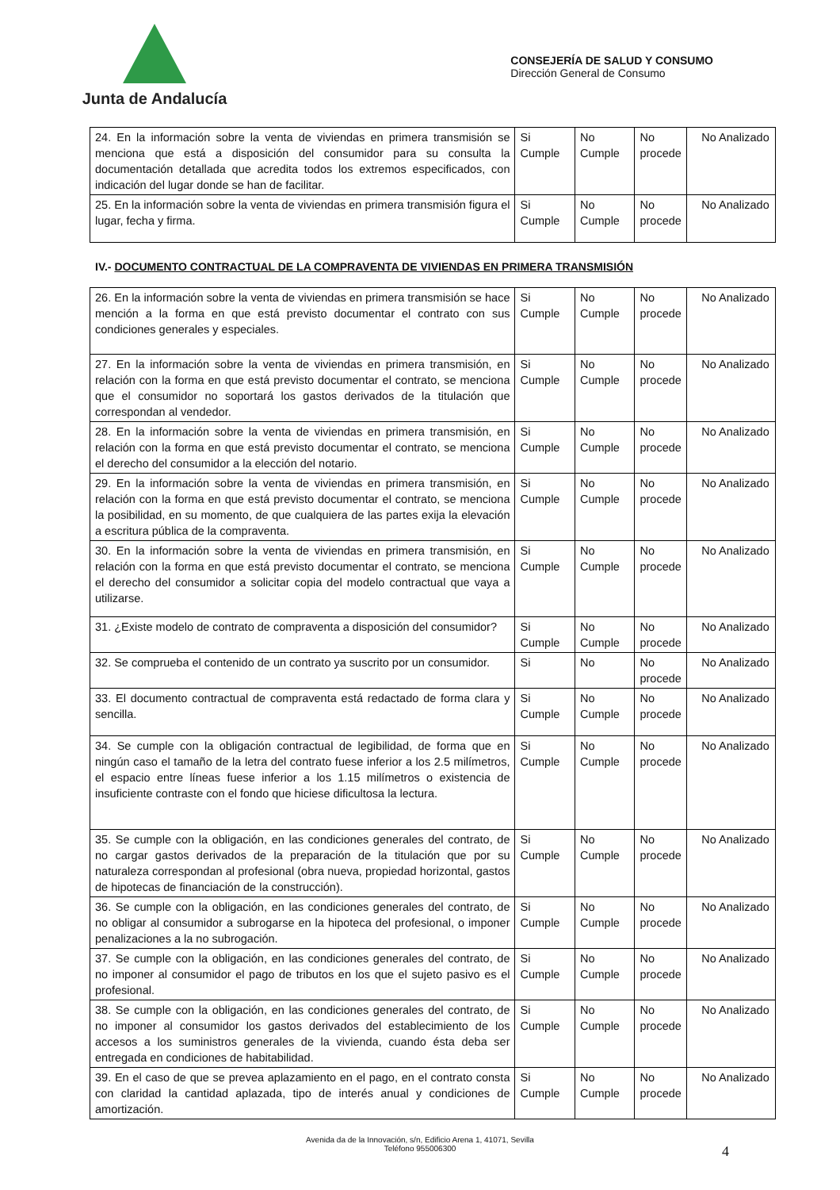Junta de Andalucía
CONSEJERÍA DE SALUD Y CONSUMO
Dirección General de Consumo
| 24. En la información sobre la venta de viviendas en primera transmisión se menciona que está a disposición del consumidor para su consulta la documentación detallada que acredita todos los extremos especificados, con indicación del lugar donde se han de facilitar. | Si Cumple | No Cumple | No procede | No Analizado |
| 25. En la información sobre la venta de viviendas en primera transmisión figura el lugar, fecha y firma. | Si Cumple | No Cumple | No procede | No Analizado |
IV.- DOCUMENTO CONTRACTUAL DE LA COMPRAVENTA DE VIVIENDAS EN PRIMERA TRANSMISIÓN
| 26. En la información sobre la venta de viviendas en primera transmisión se hace mención a la forma en que está previsto documentar el contrato con sus condiciones generales y especiales. | Si Cumple | No Cumple | No procede | No Analizado |
| 27. En la información sobre la venta de viviendas en primera transmisión, en relación con la forma en que está previsto documentar el contrato, se menciona que el consumidor no soportará los gastos derivados de la titulación que correspondan al vendedor. | Si Cumple | No Cumple | No procede | No Analizado |
| 28. En la información sobre la venta de viviendas en primera transmisión, en relación con la forma en que está previsto documentar el contrato, se menciona el derecho del consumidor a la elección del notario. | Si Cumple | No Cumple | No procede | No Analizado |
| 29. En la información sobre la venta de viviendas en primera transmisión, en relación con la forma en que está previsto documentar el contrato, se menciona la posibilidad, en su momento, de que cualquiera de las partes exija la elevación a escritura pública de la compraventa. | Si Cumple | No Cumple | No procede | No Analizado |
| 30. En la información sobre la venta de viviendas en primera transmisión, en relación con la forma en que está previsto documentar el contrato, se menciona el derecho del consumidor a solicitar copia del modelo contractual que vaya a utilizarse. | Si Cumple | No Cumple | No procede | No Analizado |
| 31. ¿Existe modelo de contrato de compraventa a disposición del consumidor? | Si Cumple | No Cumple | No procede | No Analizado |
| 32. Se comprueba el contenido de un contrato ya suscrito por un consumidor. | Si | No | No procede | No Analizado |
| 33. El documento contractual de compraventa está redactado de forma clara y sencilla. | Si Cumple | No Cumple | No procede | No Analizado |
| 34. Se cumple con la obligación contractual de legibilidad, de forma que en ningún caso el tamaño de la letra del contrato fuese inferior a los 2.5 milímetros, el espacio entre líneas fuese inferior a los 1.15 milímetros o existencia de insuficiente contraste con el fondo que hiciese dificultosa la lectura. | Si Cumple | No Cumple | No procede | No Analizado |
| 35. Se cumple con la obligación, en las condiciones generales del contrato, de no cargar gastos derivados de la preparación de la titulación que por su naturaleza correspondan al profesional (obra nueva, propiedad horizontal, gastos de hipotecas de financiación de la construcción). | Si Cumple | No Cumple | No procede | No Analizado |
| 36. Se cumple con la obligación, en las condiciones generales del contrato, de no obligar al consumidor a subrogarse en la hipoteca del profesional, o imponer penalizaciones a la no subrogación. | Si Cumple | No Cumple | No procede | No Analizado |
| 37. Se cumple con la obligación, en las condiciones generales del contrato, de no imponer al consumidor el pago de tributos en los que el sujeto pasivo es el profesional. | Si Cumple | No Cumple | No procede | No Analizado |
| 38. Se cumple con la obligación, en las condiciones generales del contrato, de no imponer al consumidor los gastos derivados del establecimiento de los accesos a los suministros generales de la vivienda, cuando ésta deba ser entregada en condiciones de habitabilidad. | Si Cumple | No Cumple | No procede | No Analizado |
| 39. En el caso de que se prevea aplazamiento en el pago, en el contrato consta con claridad la cantidad aplazada, tipo de interés anual y condiciones de amortización. | Si Cumple | No Cumple | No procede | No Analizado |
Avenida da de la Innovación, s/n, Edificio Arena 1, 41071, Sevilla
Teléfono 955006300
4